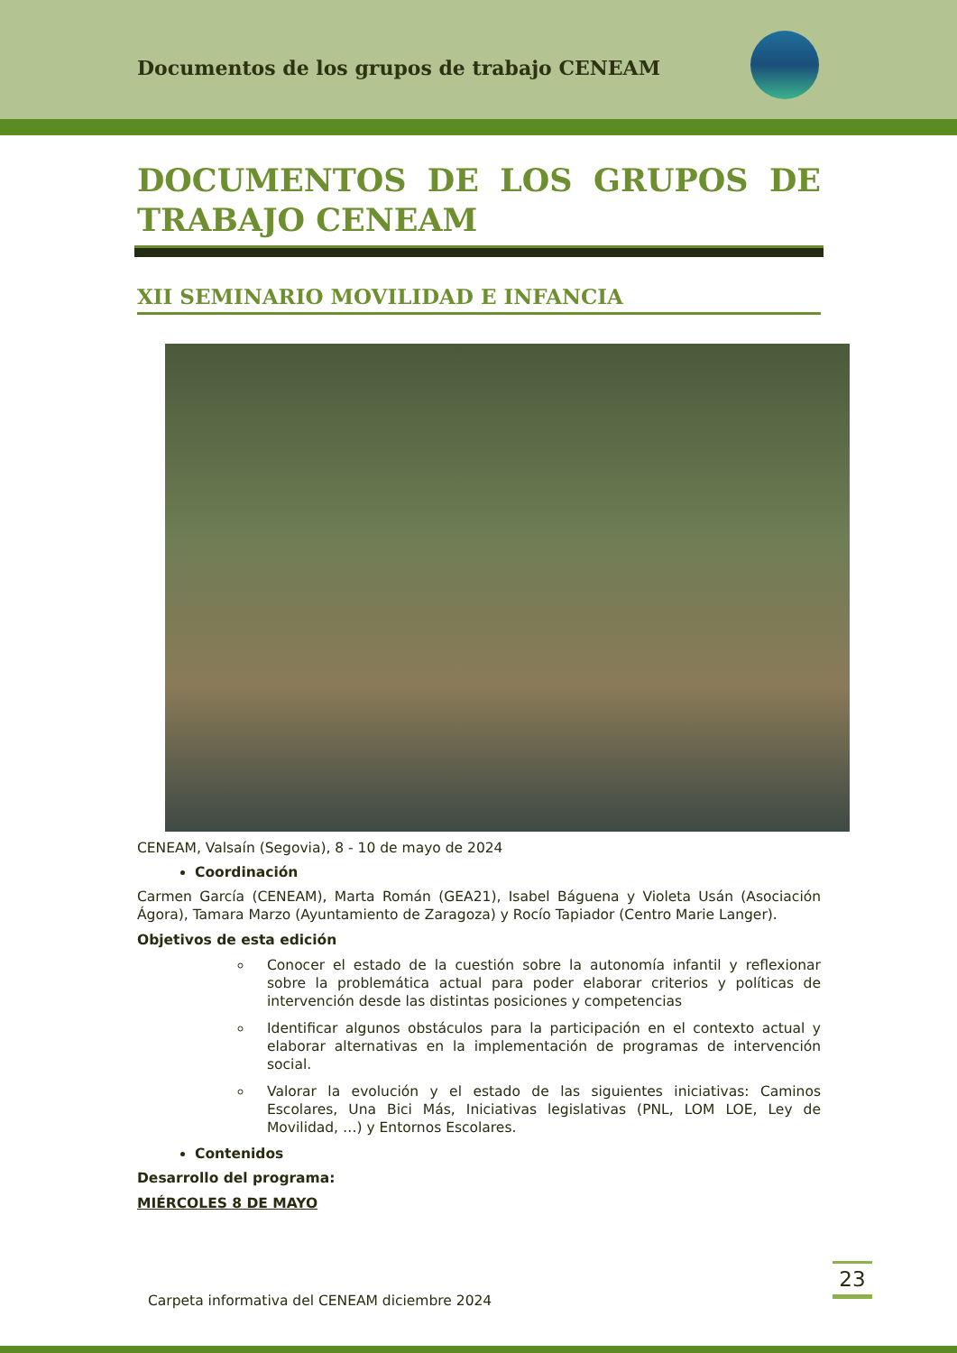Documentos de los grupos de trabajo CENEAM
DOCUMENTOS DE LOS GRUPOS DE
TRABAJO CENEAM
XII SEMINARIO MOVILIDAD E INFANCIA
CENEAM, Valsaín (Segovia), 8 - 10 de mayo de 2024
Coordinación
Carmen García (CENEAM), Marta Román (GEA21), Isabel Báguena y Violeta Usán (Asociación Ágora), Tamara Marzo (Ayuntamiento de Zaragoza) y Rocío Tapiador (Centro Marie Langer).
Objetivos de esta edición
Conocer el estado de la cuestión sobre la autonomía infantil y reflexionar sobre la problemática actual para poder elaborar criterios y políticas de intervención desde las distintas posiciones y competencias
Identificar algunos obstáculos para la participación en el contexto actual y elaborar alternativas en la implementación de programas de intervención social.
Valorar la evolución y el estado de las siguientes iniciativas: Caminos Escolares, Una Bici Más, Iniciativas legislativas (PNL, LOM LOE, Ley de Movilidad, …) y Entornos Escolares.
Contenidos
Desarrollo del programa:
MIÉRCOLES 8 DE MAYO
23
Carpeta informativa del CENEAM diciembre 2024